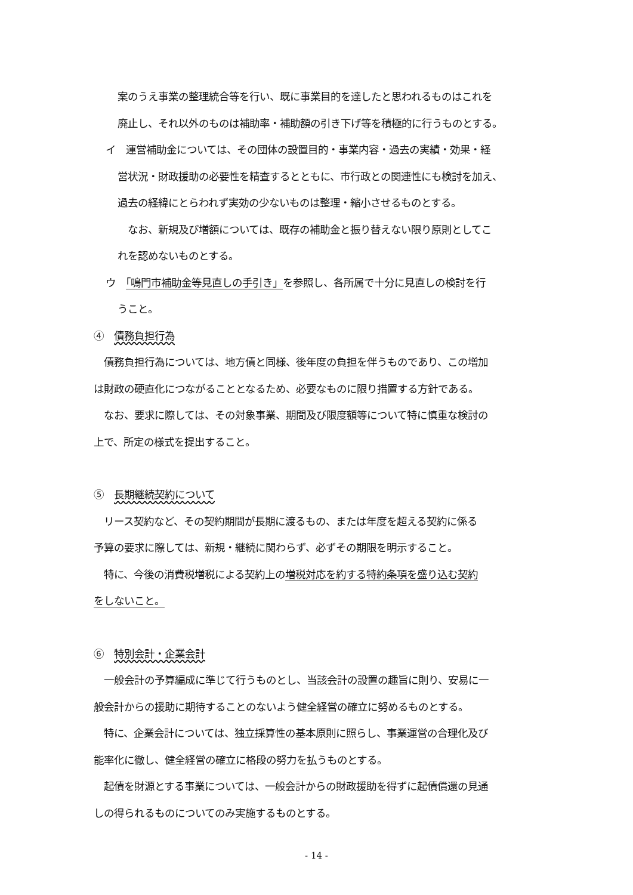案のうえ事業の整理統合等を行い、既に事業目的を達したと思われるものはこれを
廃止し、それ以外のものは補助率・補助額の引き下げ等を積極的に行うものとする。
イ　運営補助金については、その団体の設置目的・事業内容・過去の実績・効果・経
営状況・財政援助の必要性を精査するとともに、市行政との関連性にも検討を加え、
過去の経緯にとらわれず実効の少ないものは整理・縮小させるものとする。
　なお、新規及び増額については、既存の補助金と振り替えない限り原則としてこ
れを認めないものとする。
ウ　「鳴門市補助金等見直しの手引き」を参照し、各所属で十分に見直しの検討を行
うこと。
④　債務負担行為
　債務負担行為については、地方債と同様、後年度の負担を伴うものであり、この増加
は財政の硬直化につながることとなるため、必要なものに限り措置する方針である。
　なお、要求に際しては、その対象事業、期間及び限度額等について特に慎重な検討の
上で、所定の様式を提出すること。
⑤　長期継続契約について
　リース契約など、その契約期間が長期に渡るもの、または年度を超える契約に係る
予算の要求に際しては、新規・継続に関わらず、必ずその期限を明示すること。
　特に、今後の消費税増税による契約上の増税対応を約する特約条項を盛り込む契約
をしないこと。
⑥　特別会計・企業会計
　一般会計の予算編成に準じて行うものとし、当該会計の設置の趣旨に則り、安易に一
般会計からの援助に期待することのないよう健全経営の確立に努めるものとする。
　特に、企業会計については、独立採算性の基本原則に照らし、事業運営の合理化及び
能率化に徹し、健全経営の確立に格段の努力を払うものとする。
　起債を財源とする事業については、一般会計からの財政援助を得ずに起債償還の見通
しの得られるものについてのみ実施するものとする。
- 14 -